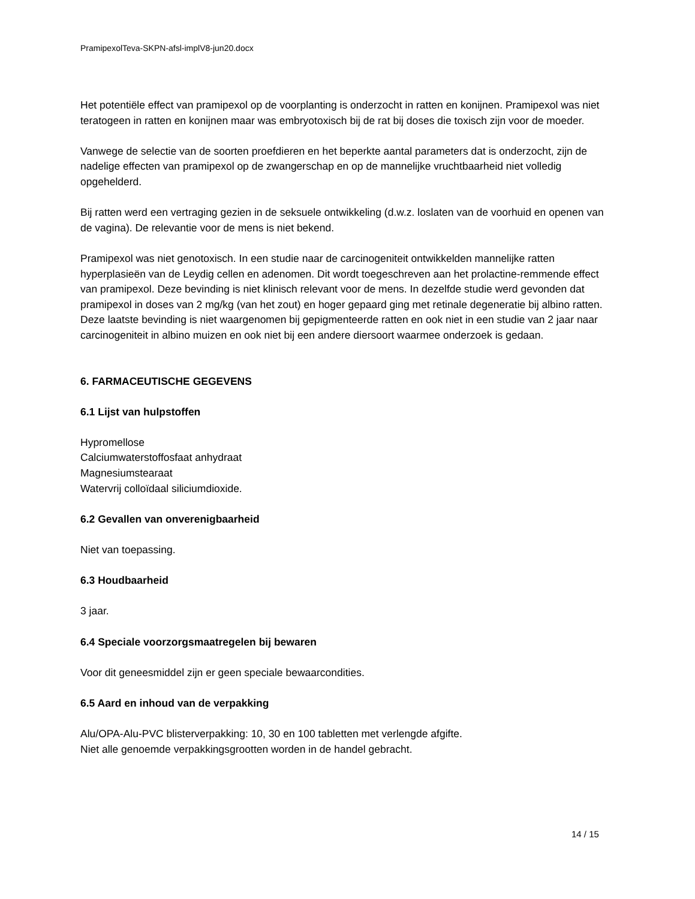PramipexolTeva-SKPN-afsl-implV8-jun20.docx
Het potentiële effect van pramipexol op de voorplanting is onderzocht in ratten en konijnen. Pramipexol was niet teratogeen in ratten en konijnen maar was embryotoxisch bij de rat bij doses die toxisch zijn voor de moeder.
Vanwege de selectie van de soorten proefdieren en het beperkte aantal parameters dat is onderzocht, zijn de nadelige effecten van pramipexol op de zwangerschap en op de mannelijke vruchtbaarheid niet volledig opgehelderd.
Bij ratten werd een vertraging gezien in de seksuele ontwikkeling (d.w.z. loslaten van de voorhuid en openen van de vagina). De relevantie voor de mens is niet bekend.
Pramipexol was niet genotoxisch. In een studie naar de carcinogeniteit ontwikkelden mannelijke ratten hyperplasieën van de Leydig cellen en adenomen. Dit wordt toegeschreven aan het prolactine-remmende effect van pramipexol. Deze bevinding is niet klinisch relevant voor de mens. In dezelfde studie werd gevonden dat pramipexol in doses van 2 mg/kg (van het zout) en hoger gepaard ging met retinale degeneratie bij albino ratten. Deze laatste bevinding is niet waargenomen bij gepigmenteerde ratten en ook niet in een studie van 2 jaar naar carcinogeniteit in albino muizen en ook niet bij een andere diersoort waarmee onderzoek is gedaan.
6. FARMACEUTISCHE GEGEVENS
6.1 Lijst van hulpstoffen
Hypromellose
Calciumwaterstoffosfaat anhydraat
Magnesiumstearaat
Watervrij colloïdaal siliciumdioxide.
6.2 Gevallen van onverenigbaarheid
Niet van toepassing.
6.3 Houdbaarheid
3 jaar.
6.4 Speciale voorzorgsmaatregelen bij bewaren
Voor dit geneesmiddel zijn er geen speciale bewaarcondities.
6.5 Aard en inhoud van de verpakking
Alu/OPA-Alu-PVC blisterverpakking: 10, 30 en 100 tabletten met verlengde afgifte.
Niet alle genoemde verpakkingsgrootten worden in de handel gebracht.
14 / 15